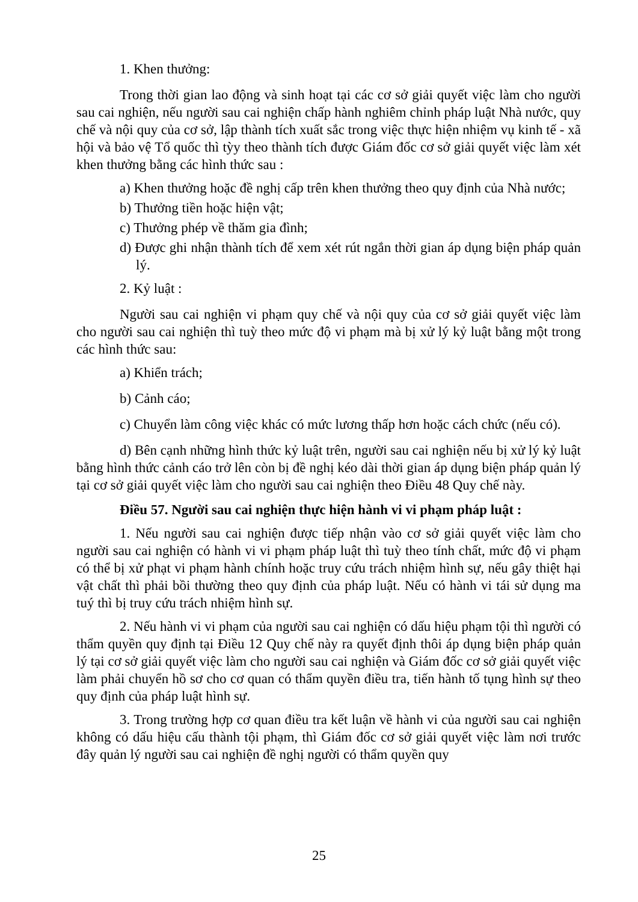1. Khen thưởng:
Trong thời gian lao động và sinh hoạt tại các cơ sở giải quyết việc làm cho người sau cai nghiện, nếu người sau cai nghiện chấp hành nghiêm chỉnh pháp luật Nhà nước, quy chế và nội quy của cơ sở, lập thành tích xuất sắc trong việc thực hiện nhiệm vụ kinh tế - xã hội và bảo vệ Tổ quốc thì tỳy theo thành tích được Giám đốc cơ sở giải quyết việc làm xét khen thưởng bằng các hình thức sau :
a) Khen thưởng hoặc đề nghị cấp trên khen thưởng theo quy định của Nhà nước;
b) Thưởng tiền hoặc hiện vật;
c) Thưởng phép về thăm gia đình;
d) Được ghi nhận thành tích để xem xét rút ngắn thời gian áp dụng biện pháp quản lý.
2. Kỷ luật :
Người sau cai nghiện vi phạm quy chế và nội quy của cơ sở giải quyết việc làm cho người sau cai nghiện thì tuỳ theo mức độ vi phạm mà bị xử lý kỷ luật bằng một trong các hình thức sau:
a) Khiển trách;
b) Cảnh cáo;
c) Chuyển làm công việc khác có mức lương thấp hơn hoặc cách chức (nếu có).
d) Bên cạnh những hình thức kỷ luật trên, người sau cai nghiện nếu bị xử lý kỷ luật bằng hình thức cảnh cáo trở lên còn bị đề nghị kéo dài thời gian áp dụng biện pháp quản lý tại cơ sở giải quyết việc làm cho người sau cai nghiện theo Điều 48 Quy chế này.
Điều 57. Người sau cai nghiện thực hiện hành vi vi phạm pháp luật :
1. Nếu người sau cai nghiện được tiếp nhận vào cơ sở giải quyết việc làm cho người sau cai nghiện có hành vi vi phạm pháp luật thì tuỳ theo tính chất, mức độ vi phạm có thể bị xử phạt vi phạm hành chính hoặc truy cứu trách nhiệm hình sự, nếu gây thiệt hại vật chất thì phải bồi thường theo quy định của pháp luật. Nếu có hành vi tái sử dụng ma tuý thì bị truy cứu trách nhiệm hình sự.
2. Nếu hành vi vi phạm của người sau cai nghiện có dấu hiệu phạm tội thì người có thẩm quyền quy định tại Điều 12 Quy chế này ra quyết định thôi áp dụng biện pháp quản lý tại cơ sở giải quyết việc làm cho người sau cai nghiện và Giám đốc cơ sở giải quyết việc làm phải chuyển hồ sơ cho cơ quan có thẩm quyền điều tra, tiến hành tố tụng hình sự theo quy định của pháp luật hình sự.
3. Trong trường hợp cơ quan điều tra kết luận về hành vi của người sau cai nghiện không có dấu hiệu cấu thành tội phạm, thì Giám đốc cơ sở giải quyết việc làm nơi trước đây quản lý người sau cai nghiện đề nghị người có thẩm quyền quy
25